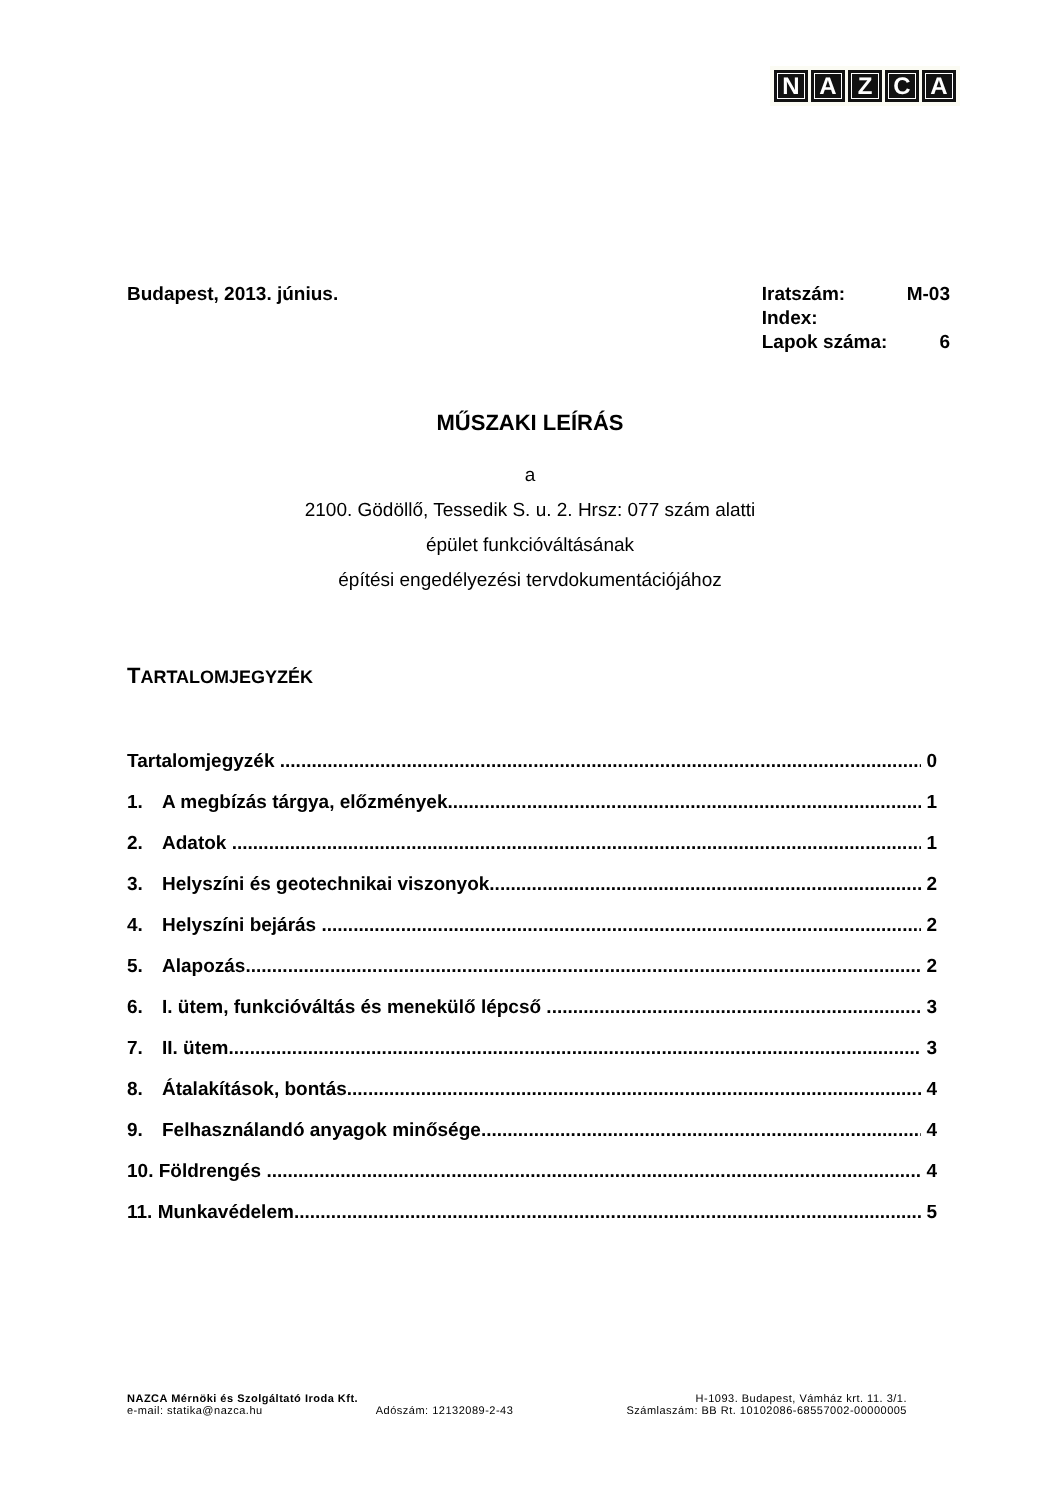NAZCA
Budapest, 2013. június.
| Iratszám: | M-03 |
| Index: | |
| Lapok száma: | 6 |
MŰSZAKI LEÍRÁS
a
2100. Gödöllő, Tessedik S. u. 2. Hrsz: 077 szám alatti
épület funkcióváltásának
építési engedélyezési tervdokumentációjához
TARTALOMJEGYZÉK
Tartalomjegyzék 0
1. A megbízás tárgya, előzmények 1
2. Adatok 1
3. Helyszíni és geotechnikai viszonyok 2
4. Helyszíni bejárás 2
5. Alapozás 2
6. I. ütem, funkcióváltás és menekülő lépcső 3
7. II. ütem 3
8. Átalakítások, bontás 4
9. Felhasználandó anyagok minősége 4
10. Földrengés 4
11. Munkavédelem 5
NAZCA Mérnöki és Szolgáltató Iroda Kft. H-1093. Budapest, Vámház krt. 11. 3/1.
e-mail: statika@nazca.hu Adószám: 12132089-2-43 Számlaszám: BB Rt. 10102086-68557002-00000005